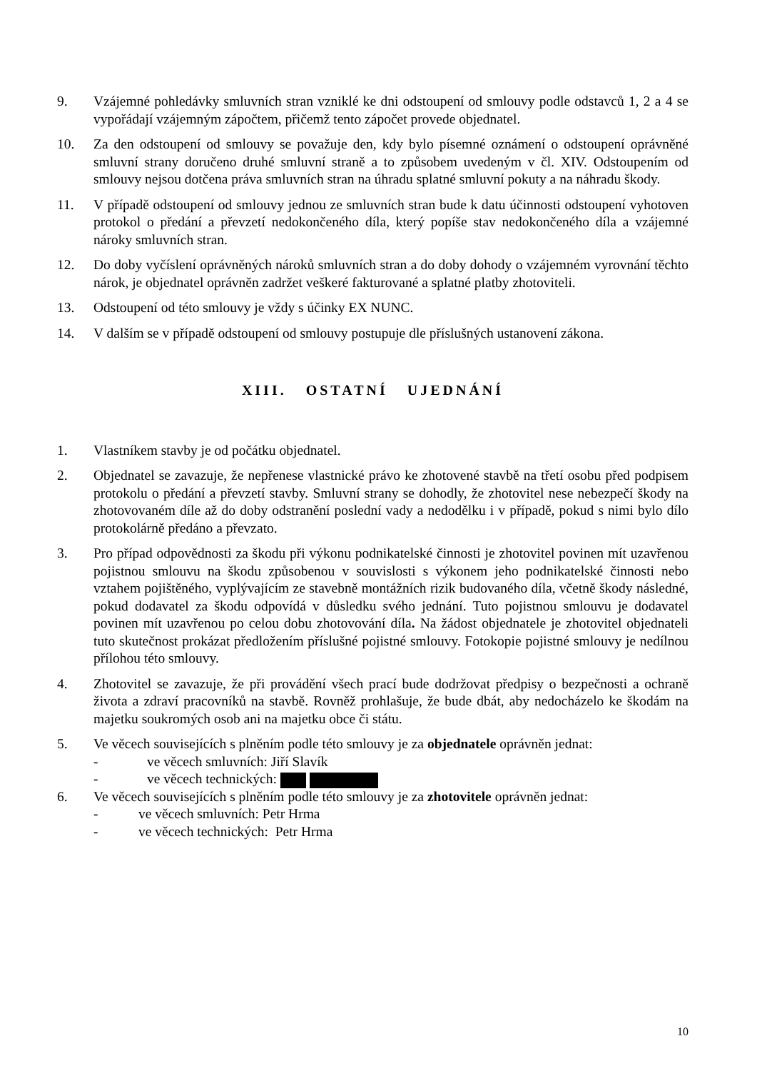9. Vzájemné pohledávky smluvních stran vzniklé ke dni odstoupení od smlouvy podle odstavců 1, 2 a 4 se vypořádají vzájemným zápočtem, přičemž tento zápočet provede objednatel.
10. Za den odstoupení od smlouvy se považuje den, kdy bylo písemné oznámení o odstoupení oprávněné smluvní strany doručeno druhé smluvní straně a to způsobem uvedeným v čl. XIV. Odstoupením od smlouvy nejsou dotčena práva smluvních stran na úhradu splatné smluvní pokuty a na náhradu škody.
11. V případě odstoupení od smlouvy jednou ze smluvních stran bude k datu účinnosti odstoupení vyhotoven protokol o předání a převzetí nedokončeného díla, který popíše stav nedokončeného díla a vzájemné nároky smluvních stran.
12. Do doby vyčíslení oprávněných nároků smluvních stran a do doby dohody o vzájemném vyrovnání těchto nárok, je objednatel oprávněn zadržet veškeré fakturované a splatné platby zhotoviteli.
13. Odstoupení od této smlouvy je vždy s účinky EX NUNC.
14. V dalším se v případě odstoupení od smlouvy postupuje dle příslušných ustanovení zákona.
XIII. OSTATNÍ UJEDNÁNÍ
1. Vlastníkem stavby je od počátku objednatel.
2. Objednatel se zavazuje, že nepřenese vlastnické právo ke zhotovené stavbě na třetí osobu před podpisem protokolu o předání a převzetí stavby. Smluvní strany se dohodly, že zhotovitel nese nebezpečí škody na zhotovovaném díle až do doby odstranění poslední vady a nedodělku i v případě, pokud s nimi bylo dílo protokolárně předáno a převzato.
3. Pro případ odpovědnosti za škodu při výkonu podnikatelské činnosti je zhotovitel povinen mít uzavřenou pojistnou smlouvu na škodu způsobenou v souvislosti s výkonem jeho podnikatelské činnosti nebo vztahem pojištěného, vyplývajícím ze stavebně montážních rizik budovaného díla, včetně škody následné, pokud dodavatel za škodu odpovídá v důsledku svého jednání. Tuto pojistnou smlouvu je dodavatel povinen mít uzavřenou po celou dobu zhotovování díla. Na žádost objednatele je zhotovitel objednateli tuto skutečnost prokázat předložením příslušné pojistné smlouvy. Fotokopie pojistné smlouvy je nedílnou přílohou této smlouvy.
4. Zhotovitel se zavazuje, že při provádění všech prací bude dodržovat předpisy o bezpečnosti a ochraně života a zdraví pracovníků na stavbě. Rovněž prohlašuje, že bude dbát, aby nedocházelo ke škodám na majetku soukromých osob ani na majetku obce či státu.
5. Ve věcech souvisejících s plněním podle této smlouvy je za objednatele oprávněn jednat:
- ve věcech smluvních: Jiří Slavík
- ve věcech technických:
6. Ve věcech souvisejících s plněním podle této smlouvy je za zhotovitele oprávněn jednat:
- ve věcech smluvních: Petr Hrma
- ve věcech technických: Petr Hrma
10